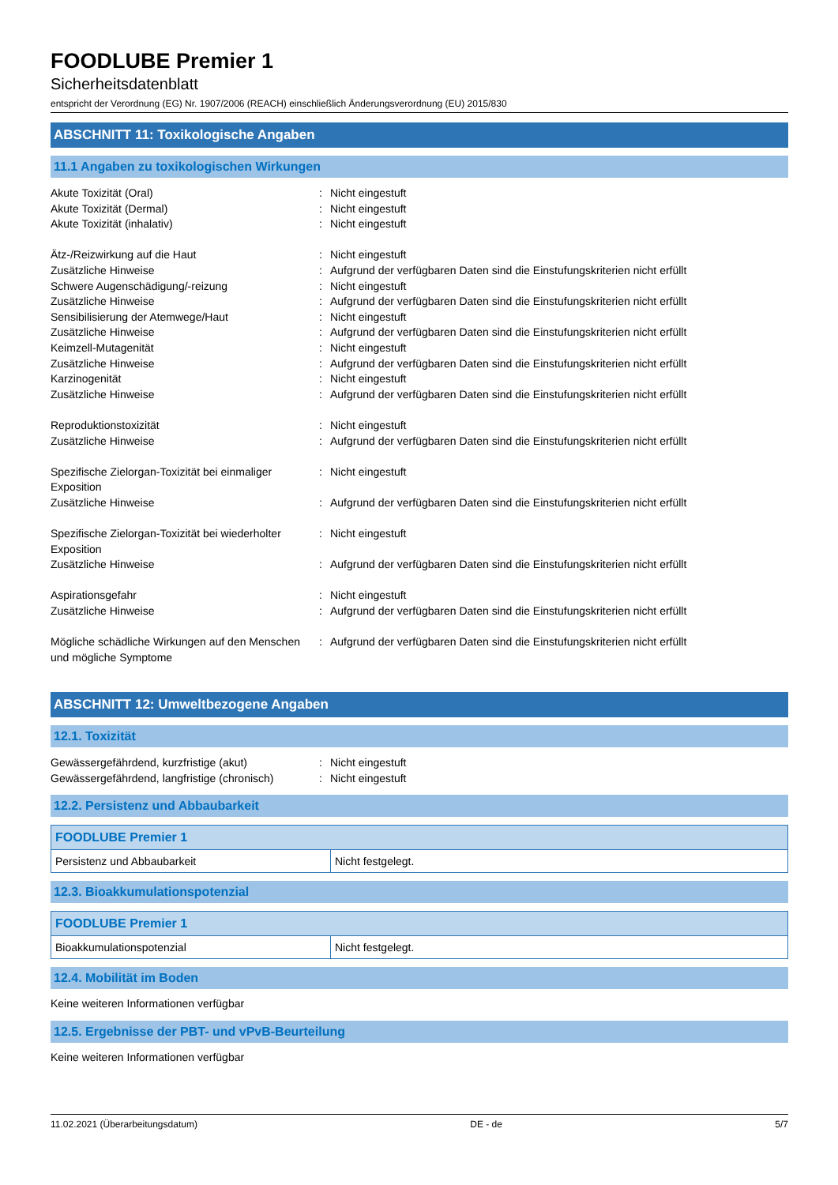FOODLUBE Premier 1
Sicherheitsdatenblatt
entspricht der Verordnung (EG) Nr. 1907/2006 (REACH) einschließlich Änderungsverordnung (EU) 2015/830
ABSCHNITT 11: Toxikologische Angaben
11.1 Angaben zu toxikologischen Wirkungen
| Akute Toxizität (Oral) | : | Nicht eingestuft |
| Akute Toxizität (Dermal) | : | Nicht eingestuft |
| Akute Toxizität (inhalativ) | : | Nicht eingestuft |
| Ätz-/Reizwirkung auf die Haut | : | Nicht eingestuft |
| Zusätzliche Hinweise | : | Aufgrund der verfügbaren Daten sind die Einstufungskriterien nicht erfüllt |
| Schwere Augenschädigung/-reizung | : | Nicht eingestuft |
| Zusätzliche Hinweise | : | Aufgrund der verfügbaren Daten sind die Einstufungskriterien nicht erfüllt |
| Sensibilisierung der Atemwege/Haut | : | Nicht eingestuft |
| Zusätzliche Hinweise | : | Aufgrund der verfügbaren Daten sind die Einstufungskriterien nicht erfüllt |
| Keimzell-Mutagenität | : | Nicht eingestuft |
| Zusätzliche Hinweise | : | Aufgrund der verfügbaren Daten sind die Einstufungskriterien nicht erfüllt |
| Karzinogenität | : | Nicht eingestuft |
| Zusätzliche Hinweise | : | Aufgrund der verfügbaren Daten sind die Einstufungskriterien nicht erfüllt |
| Reproduktionstoxizität | : | Nicht eingestuft |
| Zusätzliche Hinweise | : | Aufgrund der verfügbaren Daten sind die Einstufungskriterien nicht erfüllt |
| Spezifische Zielorgan-Toxizität bei einmaliger Exposition | : | Nicht eingestuft |
| Zusätzliche Hinweise | : | Aufgrund der verfügbaren Daten sind die Einstufungskriterien nicht erfüllt |
| Spezifische Zielorgan-Toxizität bei wiederholter Exposition | : | Nicht eingestuft |
| Zusätzliche Hinweise | : | Aufgrund der verfügbaren Daten sind die Einstufungskriterien nicht erfüllt |
| Aspirationsgefahr | : | Nicht eingestuft |
| Zusätzliche Hinweise | : | Aufgrund der verfügbaren Daten sind die Einstufungskriterien nicht erfüllt |
| Mögliche schädliche Wirkungen auf den Menschen und mögliche Symptome | : | Aufgrund der verfügbaren Daten sind die Einstufungskriterien nicht erfüllt |
ABSCHNITT 12: Umweltbezogene Angaben
12.1. Toxizität
| Gewässergefährdend, kurzfristige (akut) | : | Nicht eingestuft |
| Gewässergefährdend, langfristige (chronisch) | : | Nicht eingestuft |
12.2. Persistenz und Abbaubarkeit
| FOODLUBE Premier 1 | |
| --- | --- |
| Persistenz und Abbaubarkeit | Nicht festgelegt. |
12.3. Bioakkumulationspotenzial
| FOODLUBE Premier 1 | |
| --- | --- |
| Bioakkumulationspotenzial | Nicht festgelegt. |
12.4. Mobilität im Boden
Keine weiteren Informationen verfügbar
12.5. Ergebnisse der PBT- und vPvB-Beurteilung
Keine weiteren Informationen verfügbar
11.02.2021 (Überarbeitungsdatum) DE - de 5/7